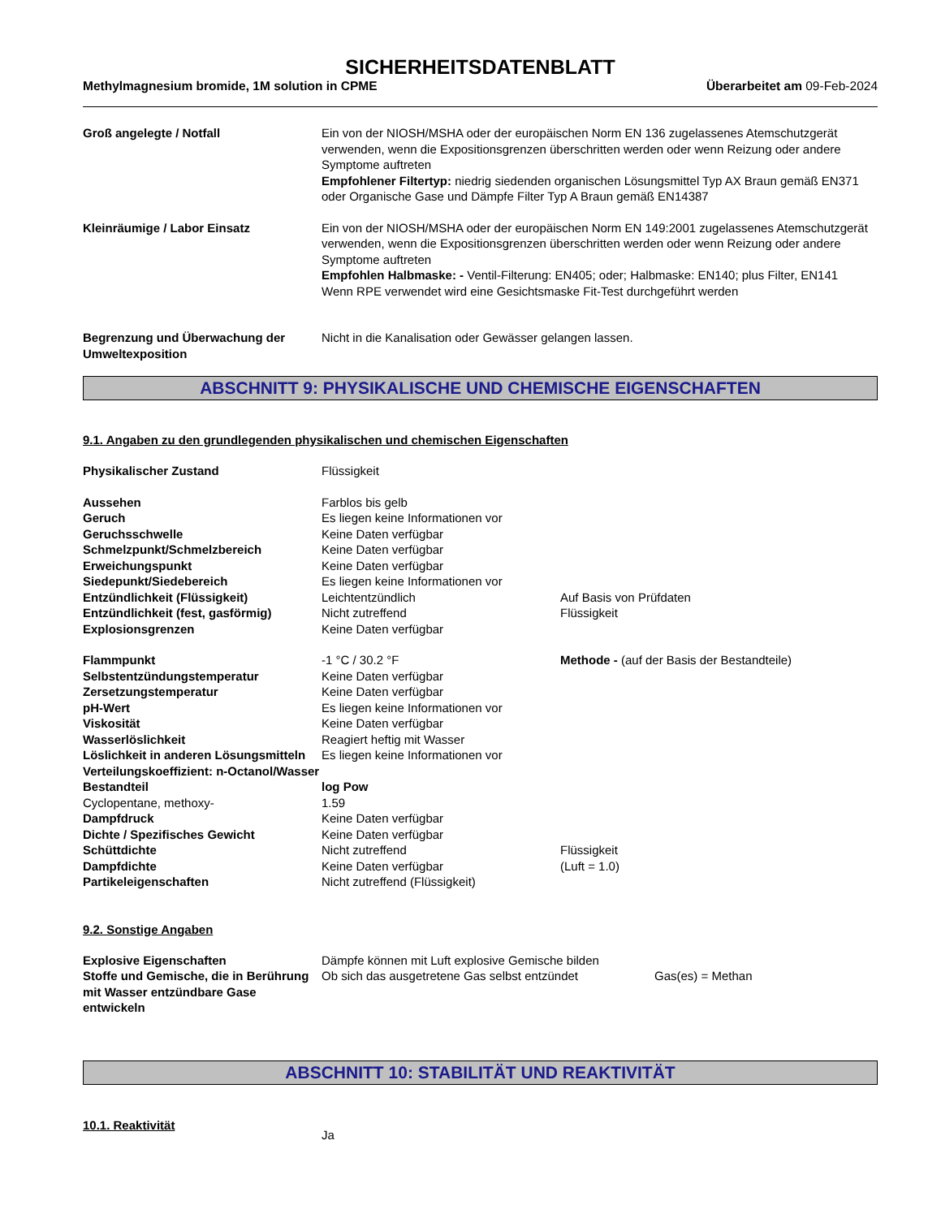SICHERHEITSDATENBLATT
Methylmagnesium bromide, 1M solution in CPME Überarbeitet am 09-Feb-2024
| Groß angelegte / Notfall | Ein von der NIOSH/MSHA oder der europäischen Norm EN 136 zugelassenes Atemschutzgerät verwenden, wenn die Expositionsgrenzen überschritten werden oder wenn Reizung oder andere Symptome auftreten Empfohlener Filtertyp: niedrig siedenden organischen Lösungsmittel Typ AX Braun gemäß EN371 oder Organische Gase und Dämpfe Filter Typ A Braun gemäß EN14387 |
| Kleinräumige / Labor Einsatz | Ein von der NIOSH/MSHA oder der europäischen Norm EN 149:2001 zugelassenes Atemschutzgerät verwenden, wenn die Expositionsgrenzen überschritten werden oder wenn Reizung oder andere Symptome auftreten Empfohlen Halbmaske: - Ventil-Filterung: EN405; oder; Halbmaske: EN140; plus Filter, EN141 Wenn RPE verwendet wird eine Gesichtsmaske Fit-Test durchgeführt werden |
| Begrenzung und Überwachung der Umweltexposition | Nicht in die Kanalisation oder Gewässer gelangen lassen. |
ABSCHNITT 9: PHYSIKALISCHE UND CHEMISCHE EIGENSCHAFTEN
9.1. Angaben zu den grundlegenden physikalischen und chemischen Eigenschaften
| Physikalischer Zustand | Flüssigkeit | |
| Aussehen | Farblos bis gelb | |
| Geruch | Es liegen keine Informationen vor | |
| Geruchsschwelle | Keine Daten verfügbar | |
| Schmelzpunkt/Schmelzbereich | Keine Daten verfügbar | |
| Erweichungspunkt | Keine Daten verfügbar | |
| Siedepunkt/Siedebereich | Es liegen keine Informationen vor | |
| Entzündlichkeit (Flüssigkeit) | Leichtentzündlich | Auf Basis von Prüfdaten |
| Entzündlichkeit (fest, gasförmig) | Nicht zutreffend | Flüssigkeit |
| Explosionsgrenzen | Keine Daten verfügbar | |
| Flammpunkt | -1 °C / 30.2 °F | Methode - (auf der Basis der Bestandteile) |
| Selbstentzündungstemperatur | Keine Daten verfügbar | |
| Zersetzungstemperatur | Keine Daten verfügbar | |
| pH-Wert | Es liegen keine Informationen vor | |
| Viskosität | Keine Daten verfügbar | |
| Wasserlöslichkeit | Reagiert heftig mit Wasser | |
| Löslichkeit in anderen Lösungsmitteln | Es liegen keine Informationen vor | |
| Verteilungskoeffizient: n-Octanol/Wasser | | |
| Bestandteil | log Pow | |
| Cyclopentane, methoxy- | 1.59 | |
| Dampfdruck | Keine Daten verfügbar | |
| Dichte / Spezifisches Gewicht | Keine Daten verfügbar | |
| Schüttdichte | Nicht zutreffend | Flüssigkeit |
| Dampfdichte | Keine Daten verfügbar | (Luft = 1.0) |
| Partikeleigenschaften | Nicht zutreffend (Flüssigkeit) | |
9.2. Sonstige Angaben
| Explosive Eigenschaften | Dämpfe können mit Luft explosive Gemische bilden | |
| Stoffe und Gemische, die in Berührung mit Wasser entzündbare Gase entwickeln | Ob sich das ausgetretene Gas selbst entzündet | Gas(es) = Methan |
ABSCHNITT 10: STABILITÄT UND REAKTIVITÄT
| 10.1. Reaktivität | Ja |